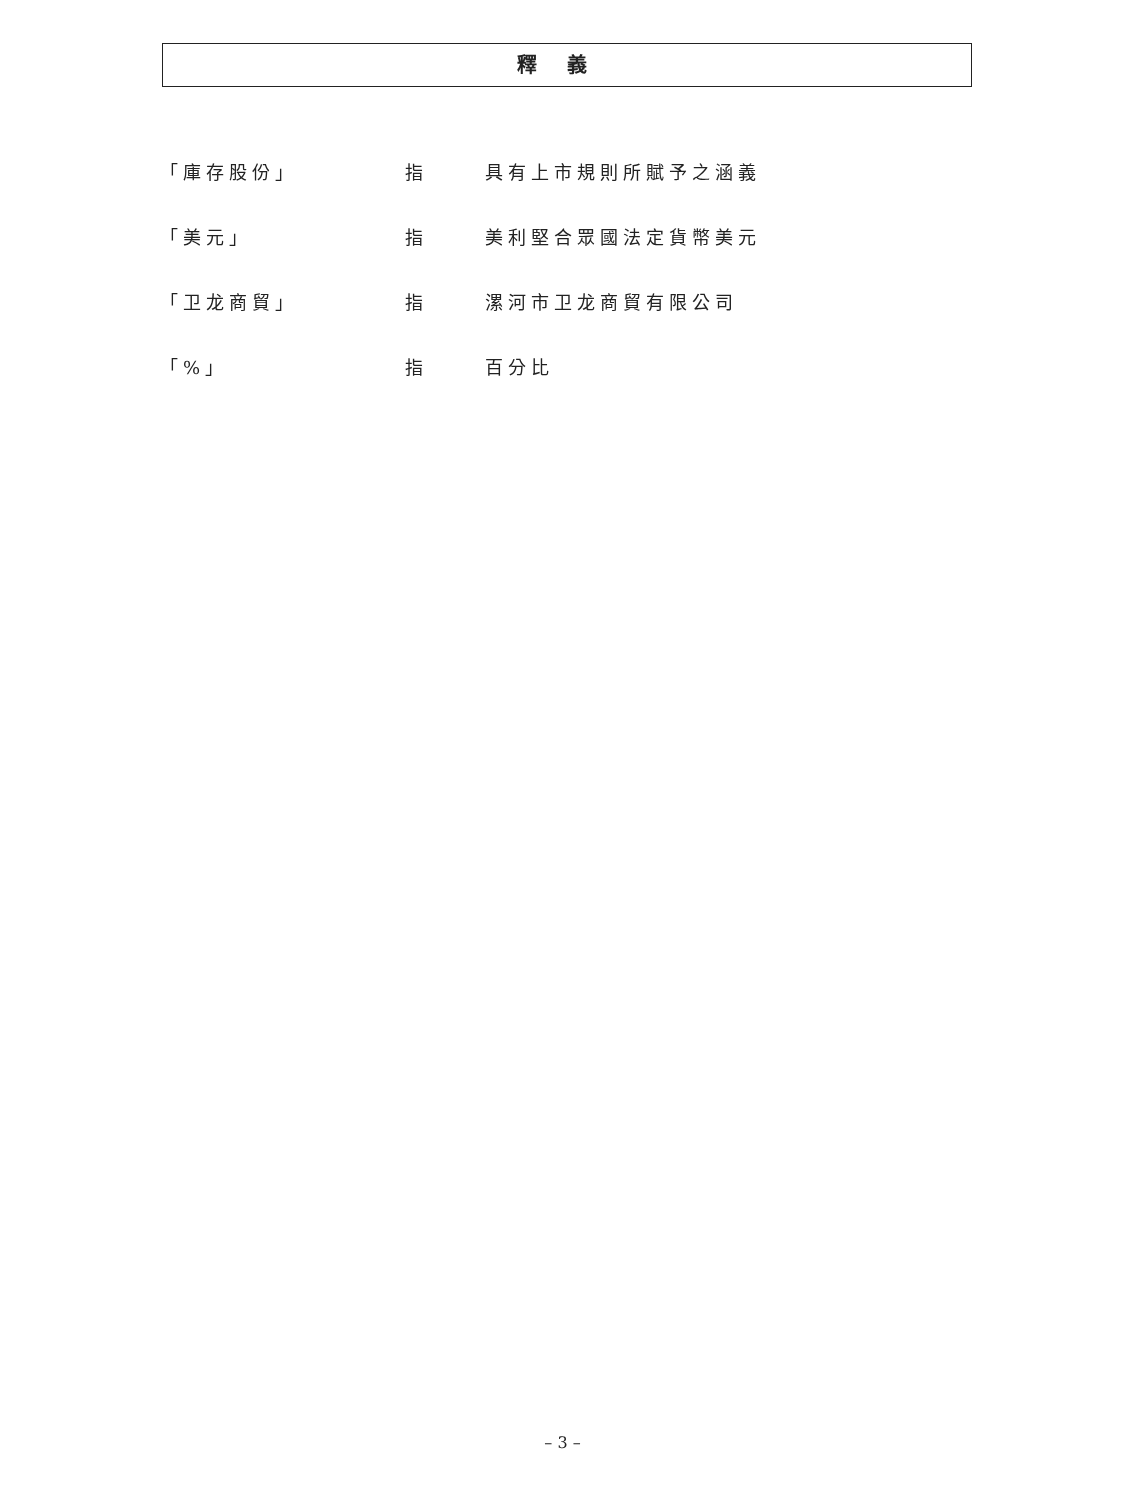釋義
| 「庫存股份」 | 指 | 具有上市規則所賦予之涵義 |
| 「美元」 | 指 | 美利堅合眾國法定貨幣美元 |
| 「卫龙商貿」 | 指 | 漯河市卫龙商貿有限公司 |
| 「%」 | 指 | 百分比 |
– 3 –